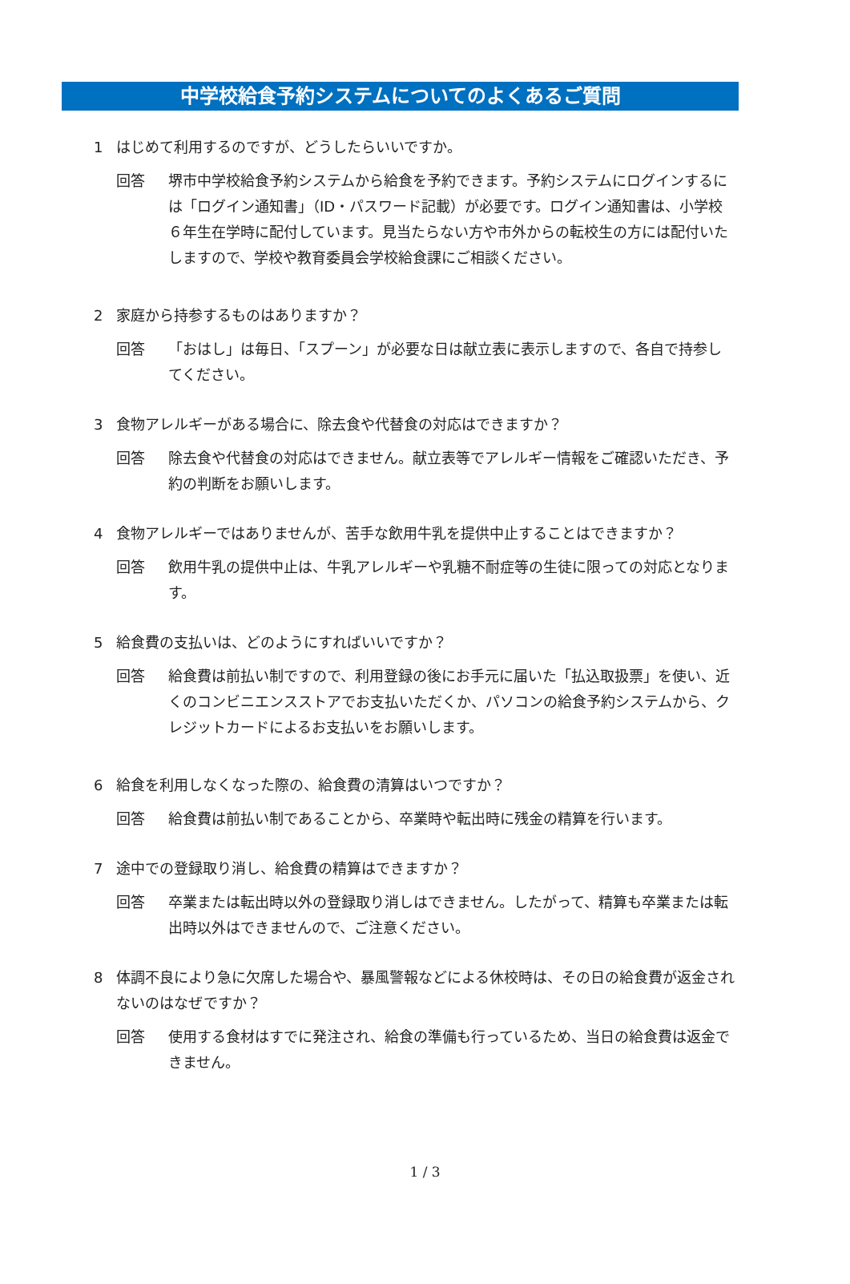中学校給食予約システムについてのよくあるご質問
1 はじめて利用するのですが、どうしたらいいですか。
回答 堺市中学校給食予約システムから給食を予約できます。予約システムにログインするには「ログイン通知書」（ID・パスワード記載）が必要です。ログイン通知書は、小学校６年生在学時に配付しています。見当たらない方や市外からの転校生の方には配付いたしますので、学校や教育委員会学校給食課にご相談ください。
2 家庭から持参するものはありますか？
回答 「おはし」は毎日、「スプーン」が必要な日は献立表に表示しますので、各自で持参してください。
3 食物アレルギーがある場合に、除去食や代替食の対応はできますか？
回答 除去食や代替食の対応はできません。献立表等でアレルギー情報をご確認いただき、予約の判断をお願いします。
4 食物アレルギーではありませんが、苦手な飲用牛乳を提供中止することはできますか？
回答 飲用牛乳の提供中止は、牛乳アレルギーや乳糖不耐症等の生徒に限っての対応となります。
5 給食費の支払いは、どのようにすればいいですか？
回答 給食費は前払い制ですので、利用登録の後にお手元に届いた「払込取扱票」を使い、近くのコンビニエンスストアでお支払いただくか、パソコンの給食予約システムから、クレジットカードによるお支払いをお願いします。
6 給食を利用しなくなった際の、給食費の清算はいつですか？
回答 給食費は前払い制であることから、卒業時や転出時に残金の精算を行います。
7 途中での登録取り消し、給食費の精算はできますか？
回答 卒業または転出時以外の登録取り消しはできません。したがって、精算も卒業または転出時以外はできませんので、ご注意ください。
8 体調不良により急に欠席した場合や、暴風警報などによる休校時は、その日の給食費が返金されないのはなぜですか？
回答 使用する食材はすでに発注され、給食の準備も行っているため、当日の給食費は返金できません。
1 / 3